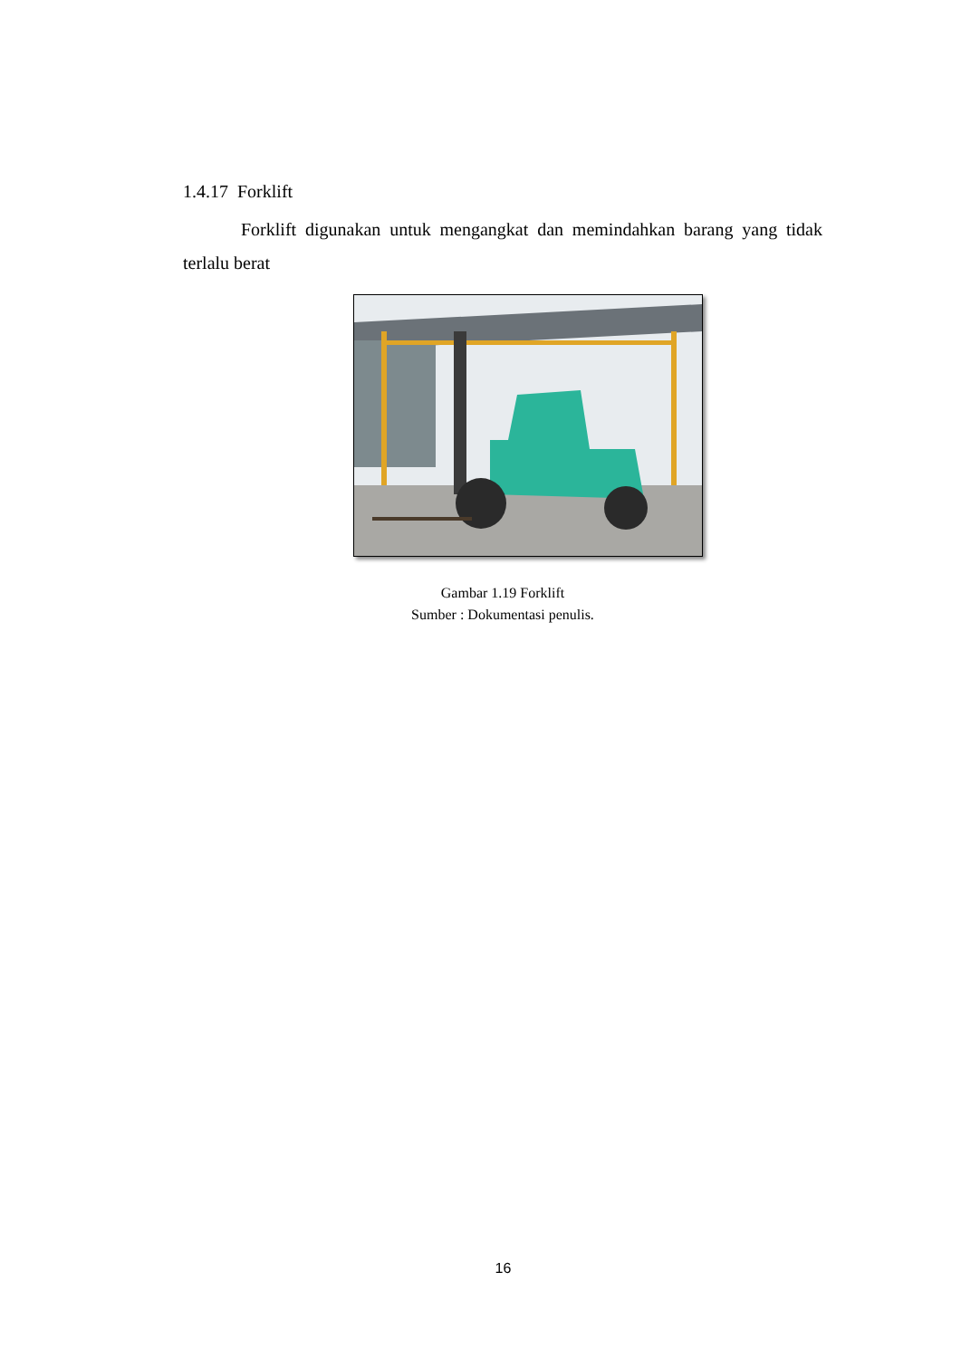1.4.17 Forklift
Forklift digunakan untuk mengangkat dan memindahkan barang yang tidak terlalu berat
Gambar 1.19 Forklift
Sumber : Dokumentasi penulis.
16